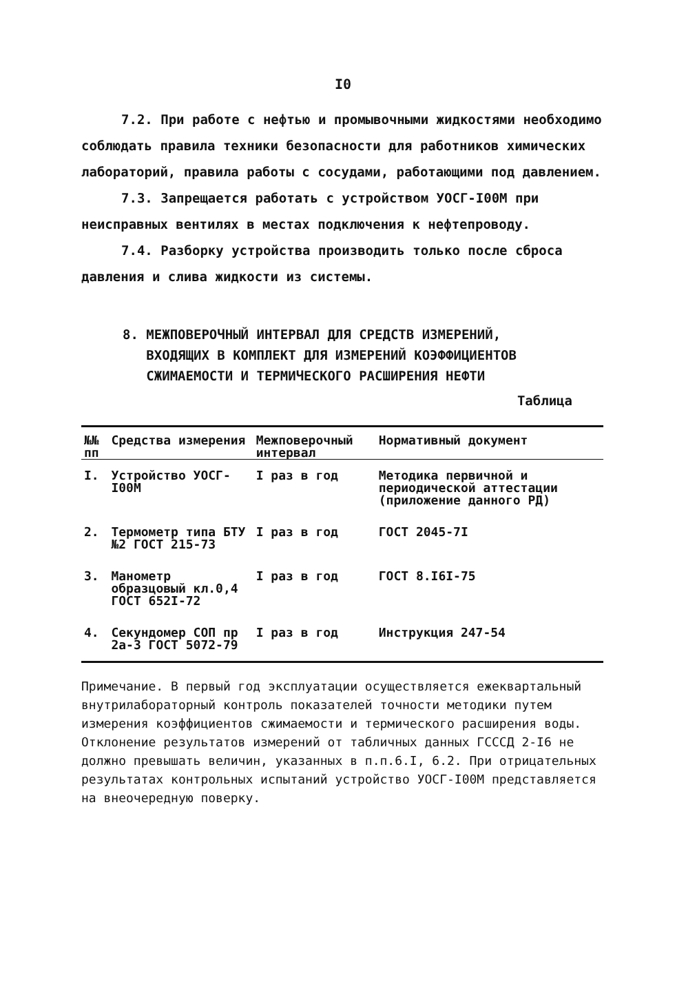I0
7.2. При работе с нефтью и промывочными жидкостями необходимо соблюдать правила техники безопасности для работников химических лабораторий, правила работы с сосудами, работающими под давлением.
7.3. Запрещается работать с устройством УОСГ-I00М при неисправных вентилях в местах подключения к нефтепроводу.
7.4. Разборку устройства производить только после сброса давления и слива жидкости из системы.
8. МЕЖПОВЕРОЧНЫЙ ИНТЕРВАЛ ДЛЯ СРЕДСТВ ИЗМЕРЕНИЙ,
ВХОДЯЩИХ В КОМПЛЕКТ ДЛЯ ИЗМЕРЕНИЙ КОЭФФИЦИЕНТОВ
СЖИМАЕМОСТИ И ТЕРМИЧЕСКОГО РАСШИРЕНИЯ НЕФТИ
Таблица
| №№ пп | Средства измерения | Межповерочный интервал | Нормативный документ |
| --- | --- | --- | --- |
| I. | Устройство УОСГ-I00М | I раз в год | Методика первичной и периодической аттестации (приложение данного РД) |
| 2. | Термометр типа БТУ №2 ГОСТ 215-73 | I раз в год | ГОСТ 2045-7I |
| 3. | Манометр образцовый кл.0,4 ГОСТ 652I-72 | I раз в год | ГОСТ 8.I6I-75 |
| 4. | Секундомер СОП пр 2а-3 ГОСТ 5072-79 | I раз в год | Инструкция 247-54 |
Примечание. В первый год эксплуатации осуществляется ежеквартальный внутрилабораторный контроль показателей точности методики путем измерения коэффициентов сжимаемости и термического расширения воды. Отклонение результатов измерений от табличных данных ГСССД 2-I6 не должно превышать величин, указанных в п.п.6.I, 6.2. При отрицательных результатах контрольных испытаний устройство УОСГ-I00М представляется на внеочередную поверку.